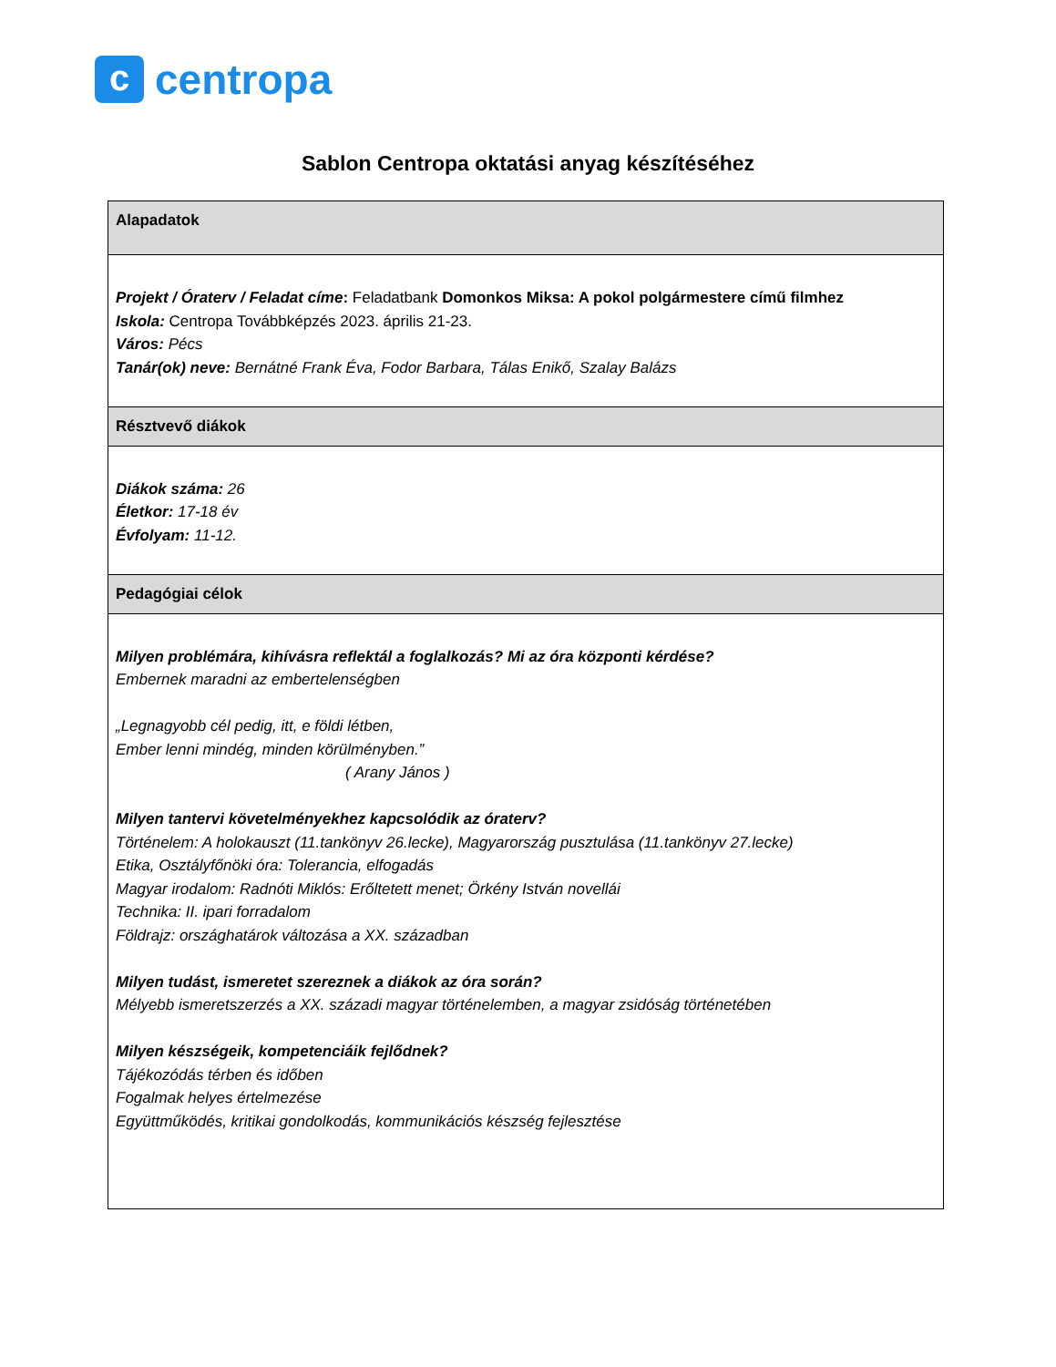c
centropa
Sablon Centropa oktatási anyag készítéséhez
| Alapadatok |
| --- |
| Projekt / Óraterv / Feladat címe : Feladatbank Domonkos Miksa: A pokol polgármestere című filmhez Iskola: Centropa Továbbképzés 2023. április 21-23. Város: Pécs Tanár(ok) neve: Bernátné Frank Éva, Fodor Barbara, Tálas Enikő, Szalay Balázs |
| Résztvevő diákok |
| Diákok száma: 26 Életkor: 17-18 év Évfolyam: 11-12. |
| Pedagógiai célok |
| Milyen problémára, kihívásra reflektál a foglalkozás? Mi az óra központi kérdése? Embernek maradni az embertelenségben „Legnagyobb cél pedig, itt, e földi létben, Ember lenni mindég, minden körülményben.” ( Arany János ) Milyen tantervi követelményekhez kapcsolódik az óraterv? Történelem: A holokauszt (11.tankönyv 26.lecke), Magyarország pusztulása (11.tankönyv 27.lecke) Etika, Osztályfőnöki óra: Tolerancia, elfogadás Magyar irodalom: Radnóti Miklós: Erőltetett menet; Örkény István novellái Technika: II. ipari forradalom Földrajz: országhatárok változása a XX. században Milyen tudást, ismeretet szereznek a diákok az óra során? Mélyebb ismeretszerzés a XX. századi magyar történelemben, a magyar zsidóság történetében Milyen készségeik, kompetenciáik fejlődnek? Tájékozódás térben és időben Fogalmak helyes értelmezése Együttműködés, kritikai gondolkodás, kommunikációs készség fejlesztése |